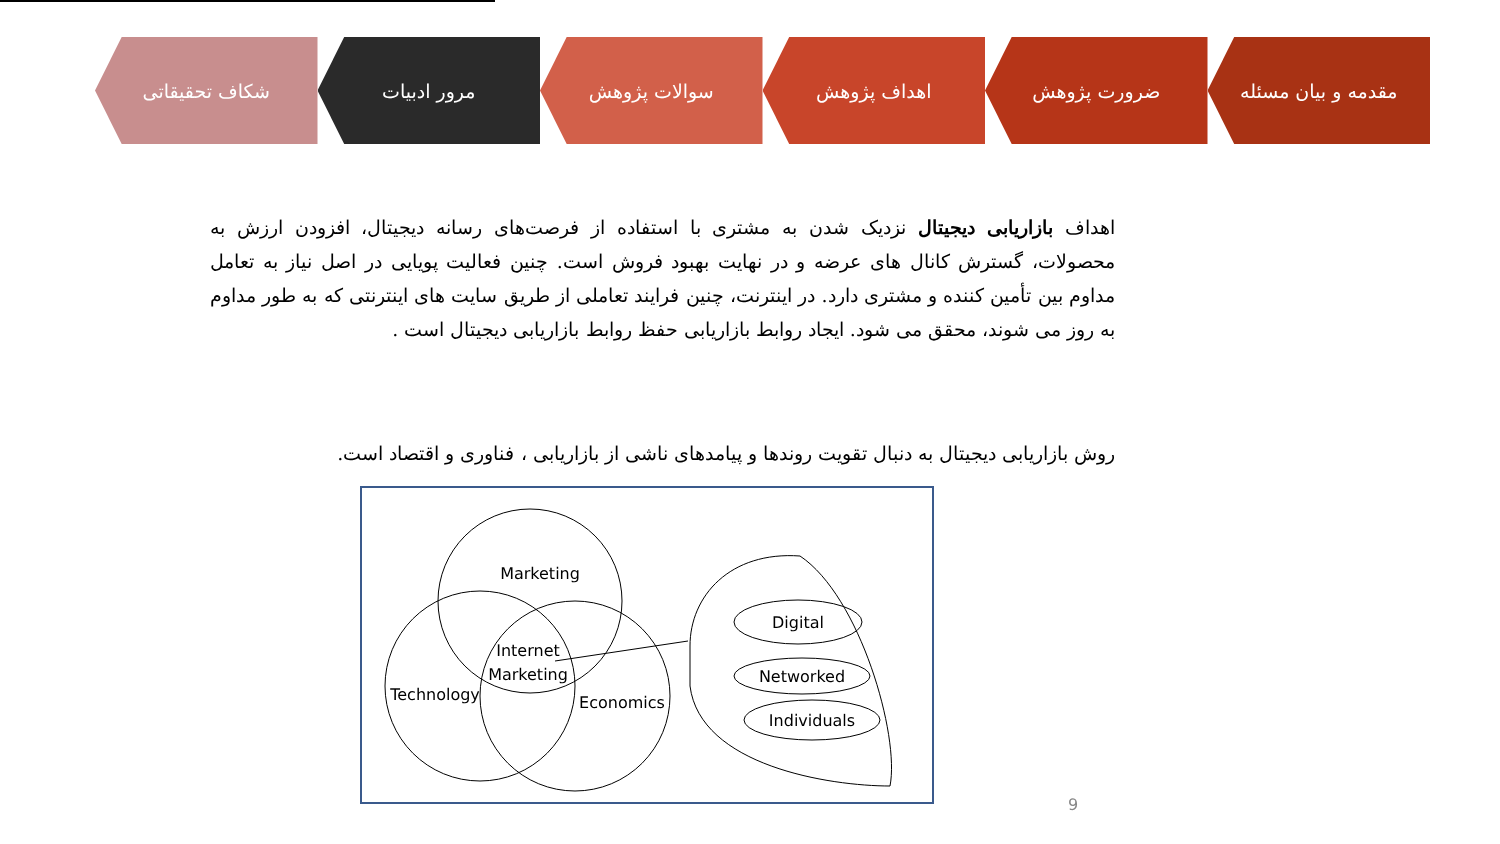مقدمه و بیان مسئله ضرورت پژوهش اهداف پژوهش سوالات پژوهش مرور ادبیات شکاف تحقیقاتی
اهداف بازاریابی دیجیتال نزدیک شدن به مشتری با استفاده از فرصت‌های رسانه دیجیتال، افزودن ارزش به محصولات، گسترش کانال های عرضه و در نهایت بهبود فروش است. چنین فعالیت پویایی در اصل نیاز به تعامل مداوم بین تأمین کننده و مشتری دارد. در اینترنت، چنین فرایند تعاملی از طریق سایت های اینترنتی که به طور مداوم به روز می شوند، محقق می شود. ایجاد روابط بازاریابی حفظ روابط بازاریابی دیجیتال است .
روش بازاریابی دیجیتال به دنبال تقویت روندها و پیامدهای ناشی از بازاریابی ، فناوری و اقتصاد است.
Marketing
Internet
Marketing
Technology
Economics
Digital
Networked
Individuals
9